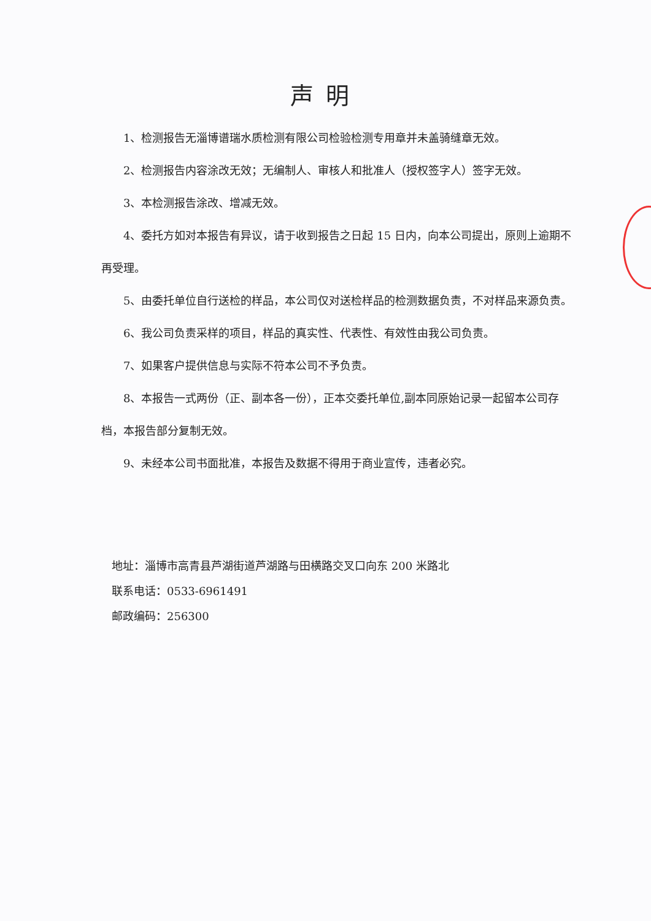声明
1、检测报告无淄博谱瑞水质检测有限公司检验检测专用章并未盖骑缝章无效。
2、检测报告内容涂改无效；无编制人、审核人和批准人（授权签字人）签字无效。
3、本检测报告涂改、增减无效。
4、委托方如对本报告有异议，请于收到报告之日起 15 日内，向本公司提出，原则上逾期不再受理。
5、由委托单位自行送检的样品，本公司仅对送检样品的检测数据负责，不对样品来源负责。
6、我公司负责采样的项目，样品的真实性、代表性、有效性由我公司负责。
7、如果客户提供信息与实际不符本公司不予负责。
8、本报告一式两份（正、副本各一份），正本交委托单位,副本同原始记录一起留本公司存档，本报告部分复制无效。
9、未经本公司书面批准，本报告及数据不得用于商业宣传，违者必究。
地址：淄博市高青县芦湖街道芦湖路与田横路交叉口向东 200 米路北
联系电话：0533-6961491
邮政编码：256300